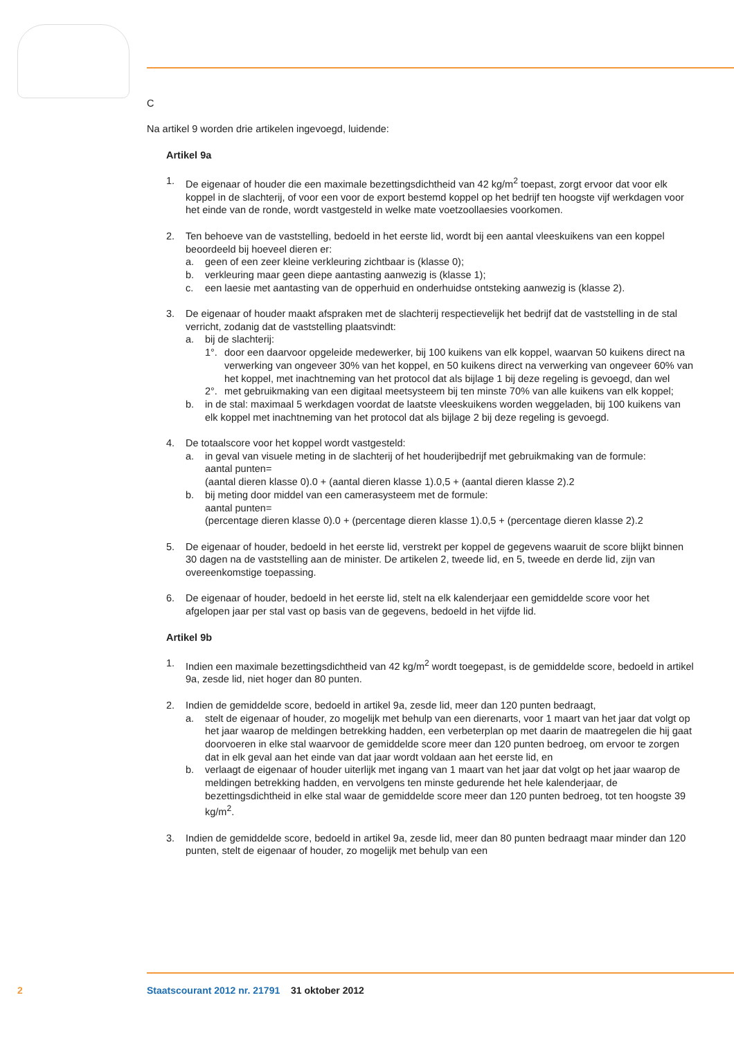C
Na artikel 9 worden drie artikelen ingevoegd, luidende:
Artikel 9a
1. De eigenaar of houder die een maximale bezettingsdichtheid van 42 kg/m<sup>2</sup> toepast, zorgt ervoor dat voor elk koppel in de slachterij, of voor een voor de export bestemd koppel op het bedrijf ten hoogste vijf werkdagen voor het einde van de ronde, wordt vastgesteld in welke mate voetzoollaesies voorkomen.
2. Ten behoeve van de vaststelling, bedoeld in het eerste lid, wordt bij een aantal vleeskuikens van een koppel beoordeeld bij hoeveel dieren er:
a. geen of een zeer kleine verkleuring zichtbaar is (klasse 0);
b. verkleuring maar geen diepe aantasting aanwezig is (klasse 1);
c. een laesie met aantasting van de opperhuid en onderhuidse ontsteking aanwezig is (klasse 2).
3. De eigenaar of houder maakt afspraken met de slachterij respectievelijk het bedrijf dat de vaststelling in de stal verricht, zodanig dat de vaststelling plaatsvindt:
a. bij de slachterij:
1°. door een daarvoor opgeleide medewerker, bij 100 kuikens van elk koppel, waarvan 50 kuikens direct na verwerking van ongeveer 30% van het koppel, en 50 kuikens direct na verwerking van ongeveer 60% van het koppel, met inachtneming van het protocol dat als bijlage 1 bij deze regeling is gevoegd, dan wel
2°. met gebruikmaking van een digitaal meetsysteem bij ten minste 70% van alle kuikens van elk koppel;
b. in de stal: maximaal 5 werkdagen voordat de laatste vleeskuikens worden weggeladen, bij 100 kuikens van elk koppel met inachtneming van het protocol dat als bijlage 2 bij deze regeling is gevoegd.
4. De totaalscore voor het koppel wordt vastgesteld:
a. in geval van visuele meting in de slachterij of het houderijbedrijf met gebruikmaking van de formule:
aantal punten=
(aantal dieren klasse 0).0 + (aantal dieren klasse 1).0,5 + (aantal dieren klasse 2).2
b. bij meting door middel van een camerasysteem met de formule:
aantal punten=
(percentage dieren klasse 0).0 + (percentage dieren klasse 1).0,5 + (percentage dieren klasse 2).2
5. De eigenaar of houder, bedoeld in het eerste lid, verstrekt per koppel de gegevens waaruit de score blijkt binnen 30 dagen na de vaststelling aan de minister. De artikelen 2, tweede lid, en 5, tweede en derde lid, zijn van overeenkomstige toepassing.
6. De eigenaar of houder, bedoeld in het eerste lid, stelt na elk kalenderjaar een gemiddelde score voor het afgelopen jaar per stal vast op basis van de gegevens, bedoeld in het vijfde lid.
Artikel 9b
1. Indien een maximale bezettingsdichtheid van 42 kg/m<sup>2</sup> wordt toegepast, is de gemiddelde score, bedoeld in artikel 9a, zesde lid, niet hoger dan 80 punten.
2. Indien de gemiddelde score, bedoeld in artikel 9a, zesde lid, meer dan 120 punten bedraagt,
a. stelt de eigenaar of houder, zo mogelijk met behulp van een dierenarts, voor 1 maart van het jaar dat volgt op het jaar waarop de meldingen betrekking hadden, een verbeterplan op met daarin de maatregelen die hij gaat doorvoeren in elke stal waarvoor de gemiddelde score meer dan 120 punten bedroeg, om ervoor te zorgen dat in elk geval aan het einde van dat jaar wordt voldaan aan het eerste lid, en
b. verlaagt de eigenaar of houder uiterlijk met ingang van 1 maart van het jaar dat volgt op het jaar waarop de meldingen betrekking hadden, en vervolgens ten minste gedurende het hele kalenderjaar, de bezettingsdichtheid in elke stal waar de gemiddelde score meer dan 120 punten bedroeg, tot ten hoogste 39 kg/m<sup>2</sup>.
3. Indien de gemiddelde score, bedoeld in artikel 9a, zesde lid, meer dan 80 punten bedraagt maar minder dan 120 punten, stelt de eigenaar of houder, zo mogelijk met behulp van een
2 Staatscourant 2012 nr. 21791 31 oktober 2012